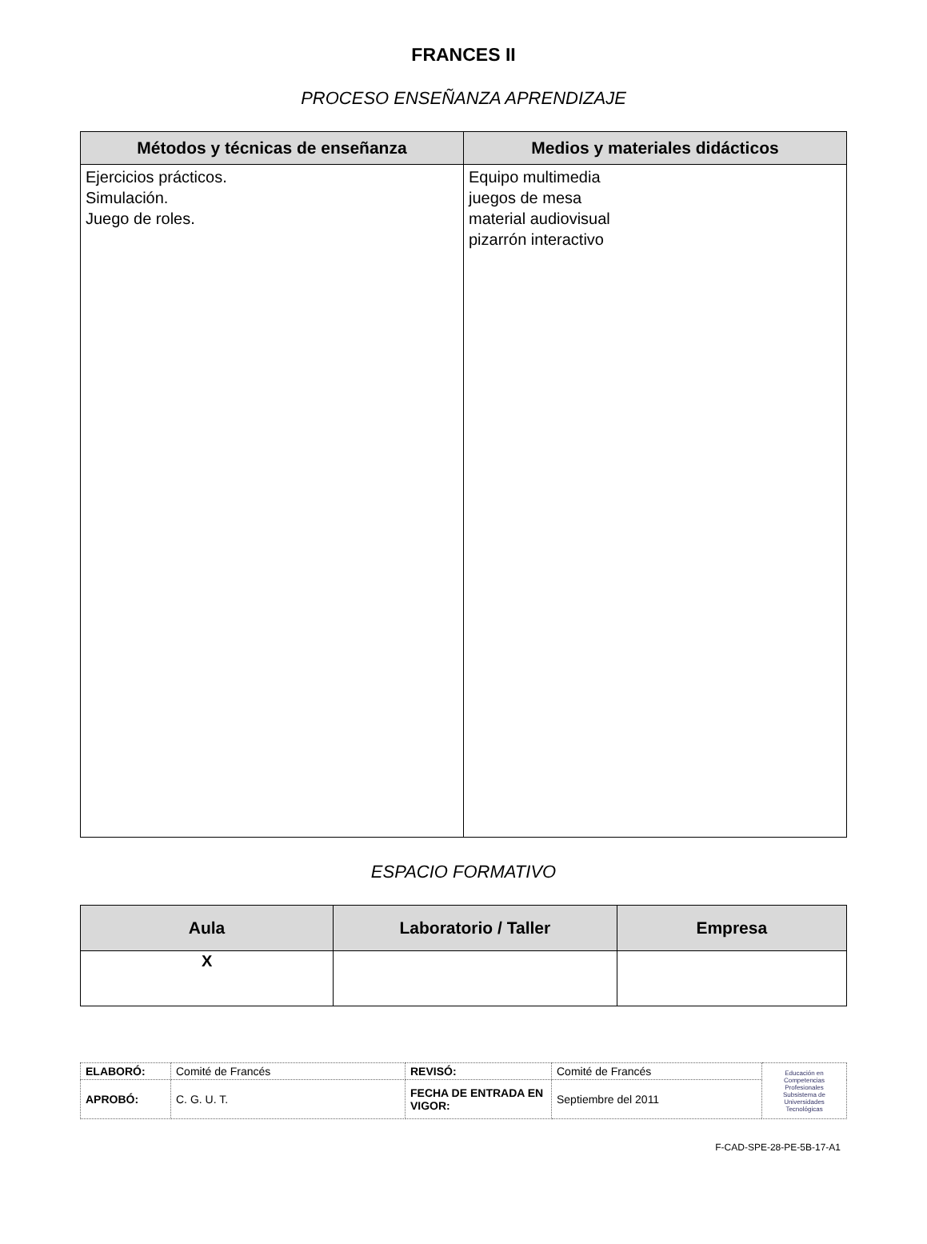FRANCES II
PROCESO ENSEÑANZA APRENDIZAJE
| Métodos y técnicas de enseñanza | Medios y materiales didácticos |
| --- | --- |
| Ejercicios prácticos. Simulación. Juego de roles. | Equipo multimedia juegos de mesa material audiovisual pizarrón interactivo |
ESPACIO FORMATIVO
| Aula | Laboratorio / Taller | Empresa |
| --- | --- | --- |
| X | | |
| ELABORÓ: | Comité de Francés | REVISÓ: | Comité de Francés | Educación en Competencias Profesionales Subsistema de Universidades Tecnológicas |
| APROBÓ: | C. G. U. T. | FECHA DE ENTRADA EN VIGOR: | Septiembre del 2011 | |
F-CAD-SPE-28-PE-5B-17-A1